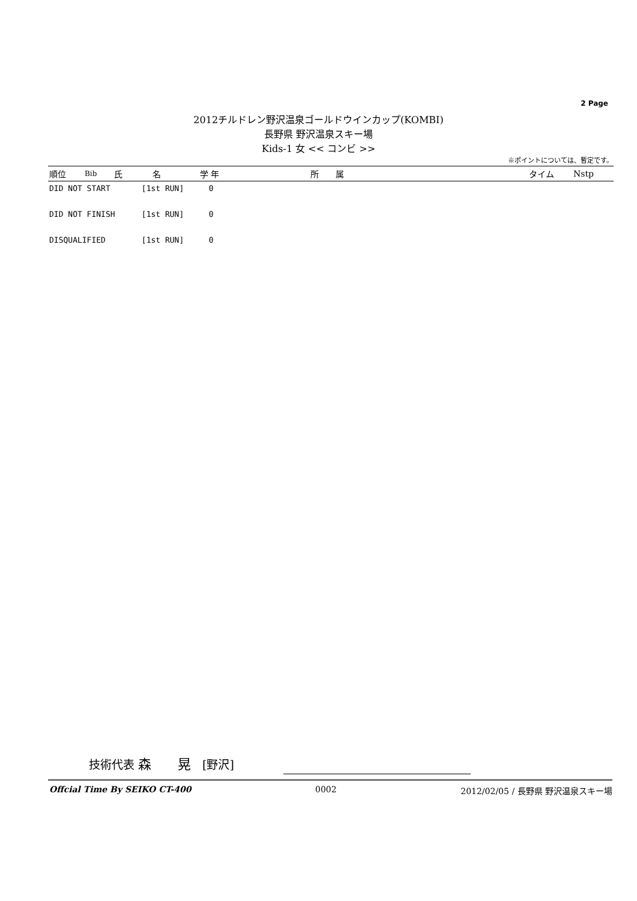2 Page
2012チルドレン野沢温泉ゴールドウインカップ(KOMBI)
長野県 野沢温泉スキー場
Kids-1 女 << コンビ >>
※ポイントについては、暫定です。
| 順位 | Bib | 氏 | 名 | 学 年 | 所 属 | タイム | Nstp |
| --- | --- | --- | --- | --- | --- | --- | --- |
DID NOT START [1st RUN] 0
DID NOT FINISH [1st RUN] 0
DISQUALIFIED [1st RUN] 0
技術代表 森　　晃　[野沢]
Offcial Time By SEIKO CT-400 0002 2012/02/05 / 長野県 野沢温泉スキー場